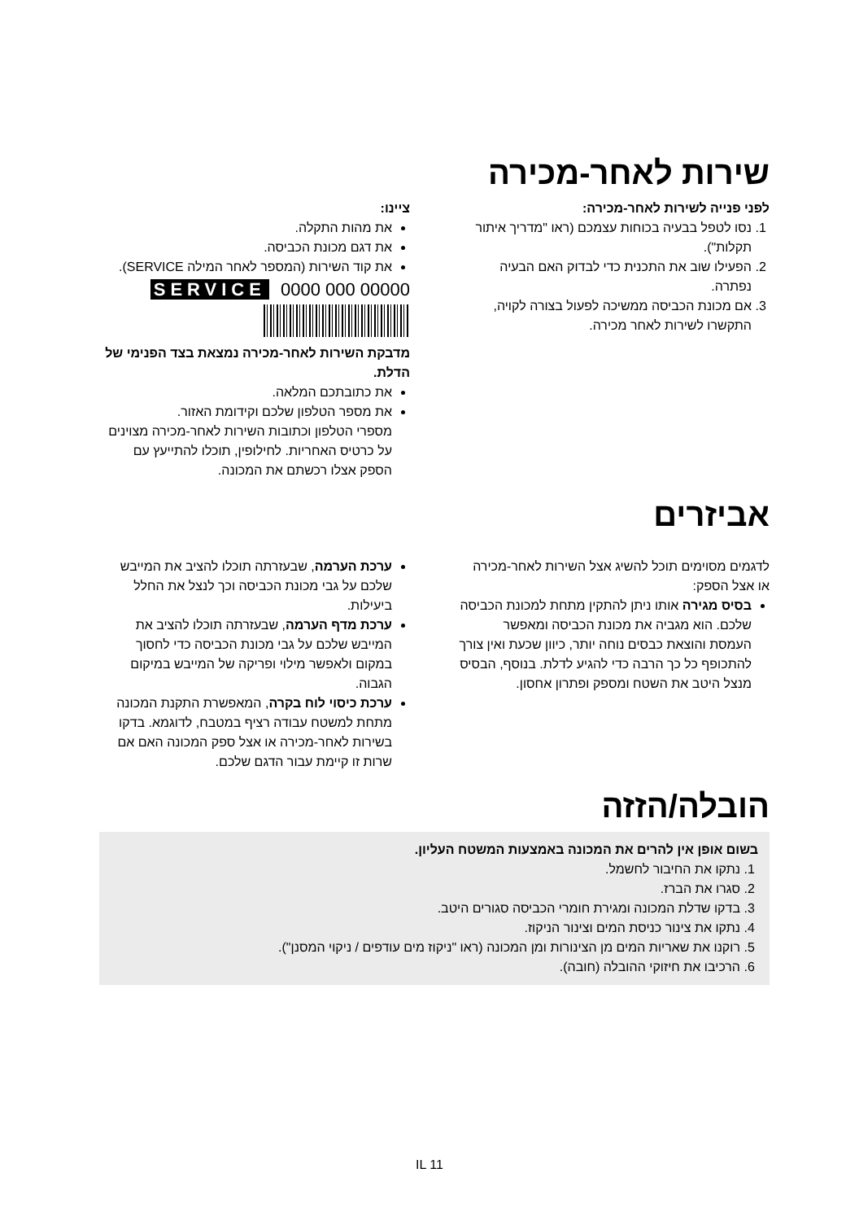שירות לאחר-מכירה
לפני פנייה לשירות לאחר-מכירה:
1. נסו לטפל בבעיה בכוחות עצמכם (ראו "מדריך איתור תקלות").
2. הפעילו שוב את התכנית כדי לבדוק האם הבעיה נפתרה.
3. אם מכונת הכביסה ממשיכה לפעול בצורה לקויה, התקשרו לשירות לאחר מכירה.
ציינו:
את מהות התקלה.
את דגם מכונת הכביסה.
את קוד השירות (המספר לאחר המילה SERVICE).
SERVICE 0000 000 00000
מדבקת השירות לאחר-מכירה נמצאת בצד הפנימי של הדלת.
את כתובתכם המלאה.
את מספר הטלפון שלכם וקידומת האזור.
מספרי הטלפון וכתובות השירות לאחר-מכירה מצוינים על כרטיס האחריות. לחילופין, תוכלו להתייעץ עם הספק אצלו רכשתם את המכונה.
אביזרים
לדגמים מסוימים תוכל להשיג אצל השירות לאחר-מכירה או אצל הספק:
בסיס מגירה אותו ניתן להתקין מתחת למכונת הכביסה שלכם. הוא מגביה את מכונת הכביסה ומאפשר העמסת והוצאת כבסים נוחה יותר, כיוון שכעת ואין צורך להתכופף כל כך הרבה כדי להגיע לדלת. בנוסף, הבסיס מנצל היטב את השטח ומספק ופתרון אחסון.
ערכת הערמה, שבעזרתה תוכלו להציב את המייבש שלכם על גבי מכונת הכביסה וכך לנצל את החלל ביעילות.
ערכת מדף הערמה, שבעזרתה תוכלו להציב את המייבש שלכם על גבי מכונת הכביסה כדי לחסוך במקום ולאפשר מילוי ופריקה של המייבש במיקום הגבוה.
ערכת כיסוי לוח בקרה, המאפשרת התקנת המכונה מתחת למשטח עבודה רציף במטבח, לדוגמא. בדקו בשירות לאחר-מכירה או אצל ספק המכונה האם אם שרות זו קיימת עבור הדגם שלכם.
הובלה/הזזה
בשום אופן אין להרים את המכונה באמצעות המשטח העליון.
1. נתקו את החיבור לחשמל.
2. סגרו את הברז.
3. בדקו שדלת המכונה ומגירת חומרי הכביסה סגורים היטב.
4. נתקו את צינור כניסת המים וצינור הניקוז.
5. רוקנו את שאריות המים מן הצינורות ומן המכונה (ראו "ניקוז מים עודפים / ניקוי המסנן").
6. הרכיבו את חיזוקי ההובלה (חובה).
IL 11